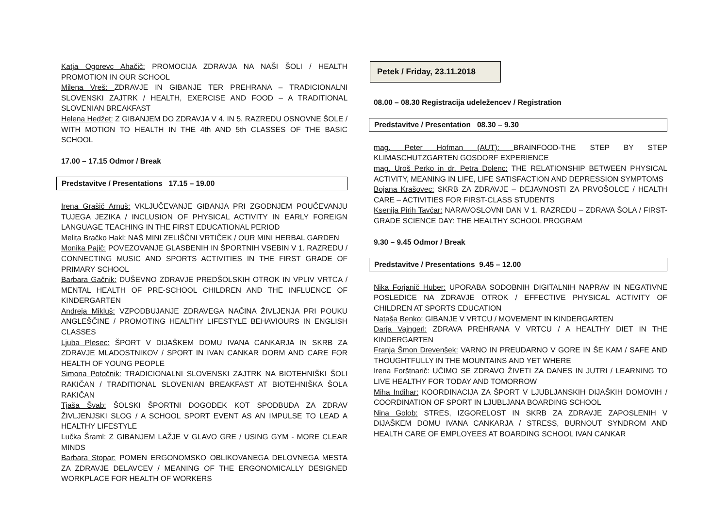Katja Ogorevc Ahačič: PROMOCIJA ZDRAVJA NA NAŠI ŠOLI / HEALTH PROMOTION IN OUR SCHOOL
Milena Vreš: ZDRAVJE IN GIBANJE TER PREHRANA – TRADICIONALNI SLOVENSKI ZAJTRK / HEALTH, EXERCISE AND FOOD – A TRADITIONAL SLOVENIAN BREAKFAST
Helena Hedžet: Z GIBANJEM DO ZDRAVJA V 4. IN 5. RAZREDU OSNOVNE ŠOLE / WITH MOTION TO HEALTH IN THE 4th AND 5th CLASSES OF THE BASIC SCHOOL
17.00 – 17.15 Odmor / Break
Predstavitve / Presentations 17.15 – 19.00
Irena Grašič Arnuš: VKLJUČEVANJE GIBANJA PRI ZGODNJEM POUČEVANJU TUJEGA JEZIKA / INCLUSION OF PHYSICAL ACTIVITY IN EARLY FOREIGN LANGUAGE TEACHING IN THE FIRST EDUCATIONAL PERIOD
Melita Bračko Hakl: NAŠ MINI ZELIŠČNI VRTIČEK / OUR MINI HERBAL GARDEN
Monika Pajič: POVEZOVANJE GLASBENIH IN ŠPORTNIH VSEBIN V 1. RAZREDU / CONNECTING MUSIC AND SPORTS ACTIVITIES IN THE FIRST GRADE OF PRIMARY SCHOOL
Barbara Gačnik: DUŠEVNO ZDRAVJE PREDŠOLSKIH OTROK IN VPLIV VRTCA / MENTAL HEALTH OF PRE-SCHOOL CHILDREN AND THE INFLUENCE OF KINDERGARTEN
Andreja Mikluš: VZPODBUJANJE ZDRAVEGA NAČINA ŽIVLJENJA PRI POUKU ANGLEŠČINE / PROMOTING HEALTHY LIFESTYLE BEHAVIOURS IN ENGLISH CLASSES
Ljuba Plesec: ŠPORT V DIJAŠKEM DOMU IVANA CANKARJA IN SKRB ZA ZDRAVJE MLADOSTNIKOV / SPORT IN IVAN CANKAR DORM AND CARE FOR HEALTH OF YOUNG PEOPLE
Simona Potočnik: TRADICIONALNI SLOVENSKI ZAJTRK NA BIOTEHNIŠKI ŠOLI RAKIČAN / TRADITIONAL SLOVENIAN BREAKFAST AT BIOTEHNIŠKA ŠOLA RAKIČAN
Tjaša Švab: ŠOLSKI ŠPORTNI DOGODEK KOT SPODBUDA ZA ZDRAV ŽIVLJENJSKI SLOG / A SCHOOL SPORT EVENT AS AN IMPULSE TO LEAD A HEALTHY LIFESTYLE
Lučka Šraml: Z GIBANJEM LAŽJE V GLAVO GRE / USING GYM - MORE CLEAR MINDS
Barbara Stopar: POMEN ERGONOMSKO OBLIKOVANEGA DELOVNEGA MESTA ZA ZDRAVJE DELAVCEV / MEANING OF THE ERGONOMICALLY DESIGNED WORKPLACE FOR HEALTH OF WORKERS
Petek / Friday, 23.11.2018
08.00 – 08.30 Registracija udeležencev / Registration
Predstavitve / Presentation 08.30 – 9.30
mag. Peter Hofman (AUT): BRAINFOOD-THE STEP BY STEP KLIMASCHUTZGARTEN GOSDORF EXPERIENCE
mag. Uroš Perko in dr. Petra Dolenc: THE RELATIONSHIP BETWEEN PHYSICAL ACTIVITY, MEANING IN LIFE, LIFE SATISFACTION AND DEPRESSION SYMPTOMS
Bojana Krašovec: SKRB ZA ZDRAVJE – DEJAVNOSTI ZA PRVOŠOLCE / HEALTH CARE – ACTIVITIES FOR FIRST-CLASS STUDENTS
Ksenija Pirih Tavčar: NARAVOSLOVNI DAN V 1. RAZREDU – ZDRAVA ŠOLA / FIRST-GRADE SCIENCE DAY: THE HEALTHY SCHOOL PROGRAM
9.30 – 9.45 Odmor / Break
Predstavitve / Presentations 9.45 – 12.00
Nika Forjanič Huber: UPORABA SODOBNIH DIGITALNIH NAPRAV IN NEGATIVNE POSLEDICE NA ZDRAVJE OTROK / EFFECTIVE PHYSICAL ACTIVITY OF CHILDREN AT SPORTS EDUCATION
Nataša Benko: GIBANJE V VRTCU / MOVEMENT IN KINDERGARTEN
Darja Vajngerl: ZDRAVA PREHRANA V VRTCU / A HEALTHY DIET IN THE KINDERGARTEN
Franja Šmon Drevenšek: VARNO IN PREUDARNO V GORE IN ŠE KAM / SAFE AND THOUGHTFULLY IN THE MOUNTAINS AND YET WHERE
Irena Forštnarič: UČIMO SE ZDRAVO ŽIVETI ZA DANES IN JUTRI / LEARNING TO LIVE HEALTHY FOR TODAY AND TOMORROW
Miha Indihar: KOORDINACIJA ZA ŠPORT V LJUBLJANSKIH DIJAŠKIH DOMOVIH / COORDINATION OF SPORT IN LJUBLJANA BOARDING SCHOOL
Nina Golob: STRES, IZGORELOST IN SKRB ZA ZDRAVJE ZAPOSLENIH V DIJAŠKEM DOMU IVANA CANKARJA / STRESS, BURNOUT SYNDROM AND HEALTH CARE OF EMPLOYEES AT BOARDING SCHOOL IVAN CANKAR